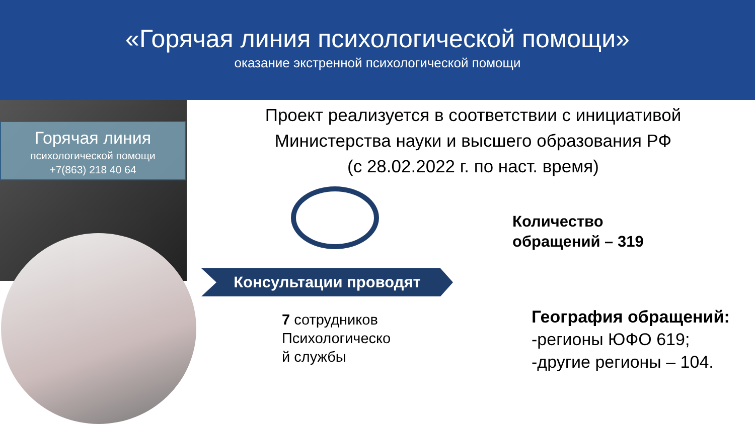«Горячая линия психологической помощи»
оказание экстренной психологической помощи
Горячая линия
психологической помощи
+7(863) 218 40 64
Проект реализуется в соответствии с инициативой Министерства науки и высшего образования РФ
(с 28.02.2022 г. по наст. время)
Количество
обращений – 319
Консультации проводят
7 сотрудников
Психологическо
й службы
География обращений:
-регионы ЮФО 619;
-другие регионы – 104.